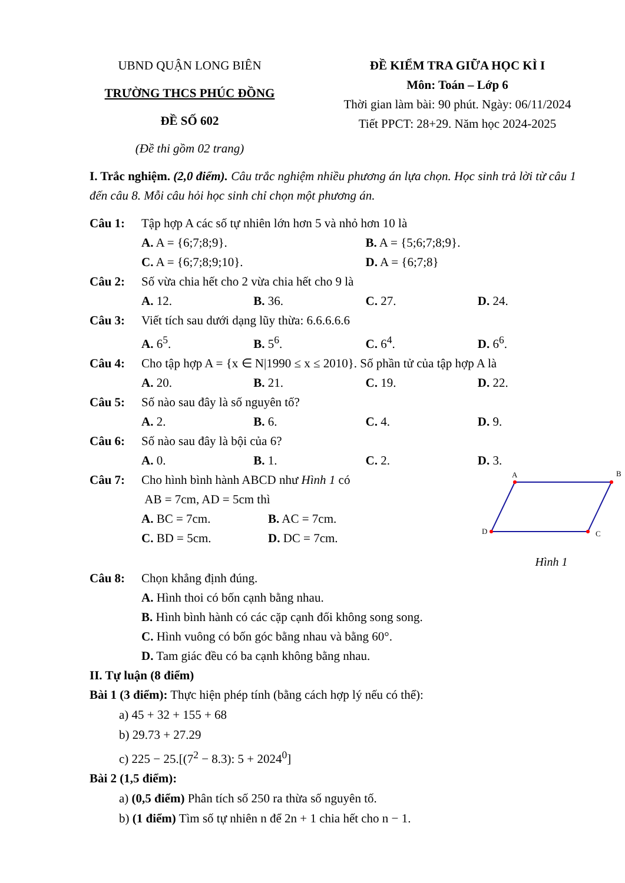UBND QUẬN LONG BIÊN
TRƯỜNG THCS PHÚC ĐỒNG
ĐỀ SỐ 602
(Đề thi gồm 02 trang)
ĐỀ KIỂM TRA GIỮA HỌC KÌ I
Môn: Toán – Lớp 6
Thời gian làm bài: 90 phút. Ngày: 06/11/2024
Tiết PPCT: 28+29. Năm học 2024-2025
I. Trắc nghiệm. (2,0 điểm). Câu trắc nghiệm nhiều phương án lựa chọn. Học sinh trả lời từ câu 1 đến câu 8. Mỗi câu hỏi học sinh chỉ chọn một phương án.
Câu 1: Tập hợp A các số tự nhiên lớn hơn 5 và nhỏ hơn 10 là
A. A = {6;7;8;9}. B. A = {5;6;7;8;9}.
C. A = {6;7;8;9;10}. D. A = {6;7;8}
Câu 2: Số vừa chia hết cho 2 vừa chia hết cho 9 là
A. 12. B. 36. C. 27. D. 24.
Câu 3: Viết tích sau dưới dạng lũy thừa: 6.6.6.6.6
A. 6<sup>5</sup>. B. 5<sup>6</sup>. C. 6<sup>4</sup>. D. 6<sup>6</sup>.
Câu 4: Cho tập hợp A = {x ∈ N|1990 ≤ x ≤ 2010}. Số phần tử của tập hợp A là
A. 20. B. 21. C. 19. D. 22.
Câu 5: Số nào sau đây là số nguyên tố?
A. 2. B. 6. C. 4. D. 9.
Câu 6: Số nào sau đây là bội của 6?
A. 0. B. 1. C. 2. D. 3.
Câu 7: Cho hình bình hành ABCD như Hình 1 có
AB = 7cm, AD = 5cm thì
A. BC = 7cm. B. AC = 7cm.
C. BD = 5cm. D. DC = 7cm.
A
B
C
D
Hình 1
Câu 8: Chọn khẳng định đúng.
A. Hình thoi có bốn cạnh bằng nhau.
B. Hình bình hành có các cặp cạnh đối không song song.
C. Hình vuông có bốn góc bằng nhau và bằng 60°.
D. Tam giác đều có ba cạnh không bằng nhau.
II. Tự luận (8 điểm)
Bài 1 (3 điểm): Thực hiện phép tính (bằng cách hợp lý nếu có thể):
a) 45 + 32 + 155 + 68
b) 29.73 + 27.29
c) 225 − 25.[(7<sup>2</sup> − 8.3): 5 + 2024<sup>0</sup>]
Bài 2 (1,5 điểm):
a) (0,5 điểm) Phân tích số 250 ra thừa số nguyên tố.
b) (1 điểm) Tìm số tự nhiên n để 2n + 1 chia hết cho n − 1.